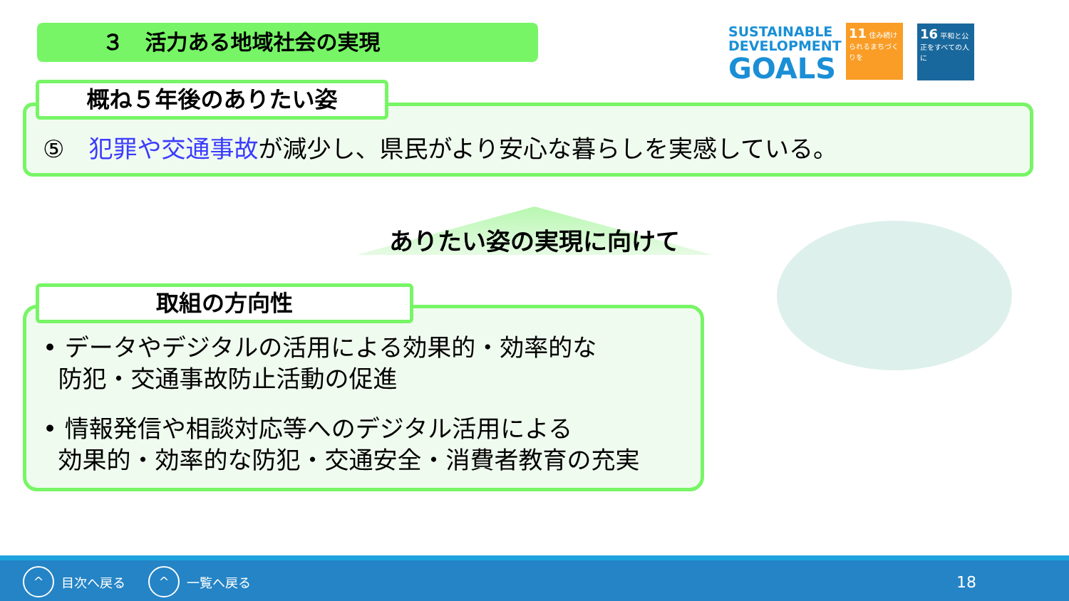３　活力ある地域社会の実現
SUSTAINABLE DEVELOPMENT
GOALS
11 住み続けられるまちづくりを
16 平和と公正をすべての人に
概ね５年後のありたい姿
⑤　犯罪や交通事故が減少し、県民がより安心な暮らしを実感している。
ありたい姿の実現に向けて
取組の方向性
• データやデジタルの活用による効果的・効率的な
防犯・交通事故防止活動の促進
• 情報発信や相談対応等へのデジタル活用による
効果的・効率的な防犯・交通安全・消費者教育の充実
^ 目次へ戻る ^ 一覧へ戻る 18